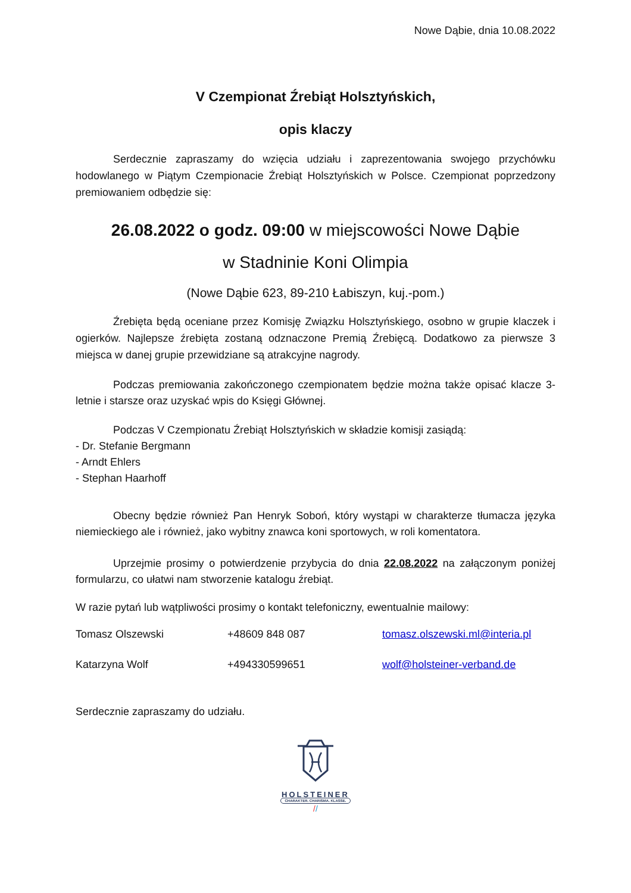Nowe Dąbie, dnia 10.08.2022
V Czempionat Źrebiąt Holsztyńskich,
opis klaczy
Serdecznie zapraszamy do wzięcia udziału i zaprezentowania swojego przychówku hodowlanego w Piątym Czempionacie Źrebiąt Holsztyńskich w Polsce. Czempionat poprzedzony premiowaniem odbędzie się:
26.08.2022 o godz. 09:00 w miejscowości Nowe Dąbie
w Stadninie Koni Olimpia
(Nowe Dąbie 623, 89-210 Łabiszyn, kuj.-pom.)
Źrebięta będą oceniane przez Komisję Związku Holsztyńskiego, osobno w grupie klaczek i ogierków. Najlepsze źrebięta zostaną odznaczone Premią Źrebięcą. Dodatkowo za pierwsze 3 miejsca w danej grupie przewidziane są atrakcyjne nagrody.
Podczas premiowania zakończonego czempionatem będzie można także opisać klacze 3-letnie i starsze oraz uzyskać wpis do Księgi Głównej.
Podczas V Czempionatu Źrebiąt Holsztyńskich w składzie komisji zasiądą:
- Dr. Stefanie Bergmann
- Arndt Ehlers
- Stephan Haarhoff
Obecny będzie również Pan Henryk Soboń, który wystąpi w charakterze tłumacza języka niemieckiego ale i również, jako wybitny znawca koni sportowych, w roli komentatora.
Uprzejmie prosimy o potwierdzenie przybycia do dnia 22.08.2022 na załączonym poniżej formularzu, co ułatwi nam stworzenie katalogu źrebiąt.
W razie pytań lub wątpliwości prosimy o kontakt telefoniczny, ewentualnie mailowy:
Tomasz Olszewski +48609 848 087 tomasz.olszewski.ml@interia.pl
Katarzyna Wolf +494330599651 wolf@holsteiner-verband.de
Serdecznie zapraszamy do udziału.
HOLSTEINER
CHARAKTER. CHARISMA. KLASSE.
//